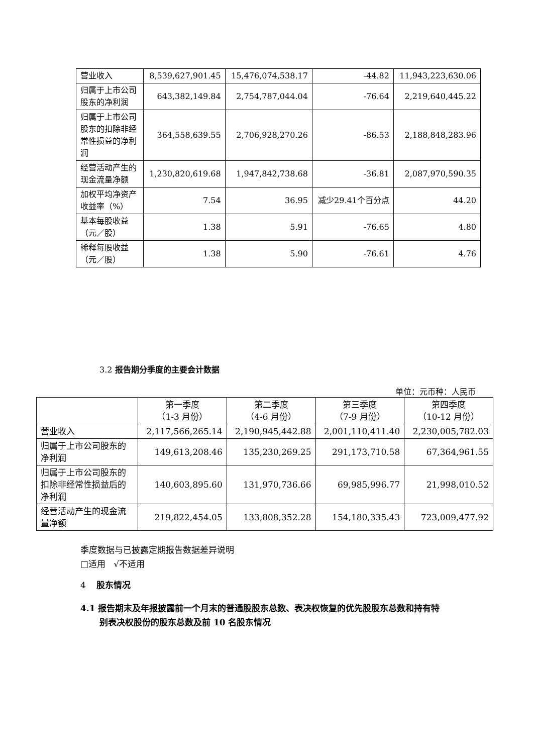| 营业收入 | 8,539,627,901.45 | 15,476,074,538.17 | -44.82 | 11,943,223,630.06 |
| 归属于上市公司股东的净利润 | 643,382,149.84 | 2,754,787,044.04 | -76.64 | 2,219,640,445.22 |
| 归属于上市公司股东的扣除非经常性损益的净利润 | 364,558,639.55 | 2,706,928,270.26 | -86.53 | 2,188,848,283.96 |
| 经营活动产生的现金流量净额 | 1,230,820,619.68 | 1,947,842,738.68 | -36.81 | 2,087,970,590.35 |
| 加权平均净资产收益率（%） | 7.54 | 36.95 | 减少29.41个百分点 | 44.20 |
| 基本每股收益（元／股） | 1.38 | 5.91 | -76.65 | 4.80 |
| 稀释每股收益（元／股） | 1.38 | 5.90 | -76.61 | 4.76 |
3.2 报告期分季度的主要会计数据
单位：元币种：人民币
| | 第一季度 （1-3 月份） | 第二季度 （4-6 月份） | 第三季度 （7-9 月份） | 第四季度 （10-12 月份） |
| 营业收入 | 2,117,566,265.14 | 2,190,945,442.88 | 2,001,110,411.40 | 2,230,005,782.03 |
| 归属于上市公司股东的净利润 | 149,613,208.46 | 135,230,269.25 | 291,173,710.58 | 67,364,961.55 |
| 归属于上市公司股东的扣除非经常性损益后的净利润 | 140,603,895.60 | 131,970,736.66 | 69,985,996.77 | 21,998,010.52 |
| 经营活动产生的现金流量净额 | 219,822,454.05 | 133,808,352.28 | 154,180,335.43 | 723,009,477.92 |
季度数据与已披露定期报告数据差异说明
□适用 √不适用
4 股东情况
4.1 报告期末及年报披露前一个月末的普通股股东总数、表决权恢复的优先股股东总数和持有特
别表决权股份的股东总数及前 10 名股东情况